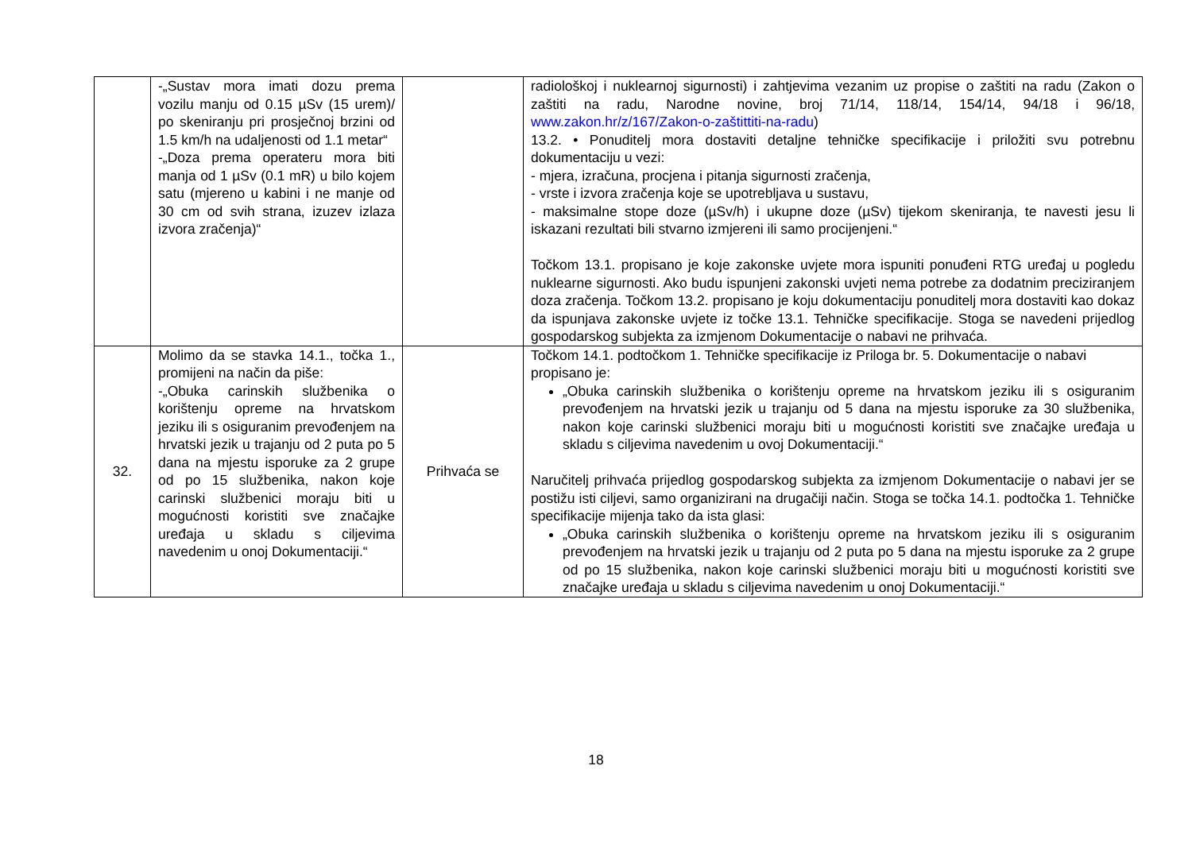| | -„Sustav mora imati dozu prema vozilu manju od 0.15 µSv (15 urem)/ po skeniranju pri prosječnoj brzini od 1.5 km/h na udaljenosti od 1.1 metar“ -„Doza prema operateru mora biti manja od 1 µSv (0.1 mR) u bilo kojem satu (mjereno u kabini i ne manje od 30 cm od svih strana, izuzev izlaza izvora zračenja)“ | | radiološkoj i nuklearnoj sigurnosti) i zahtjevima vezanim uz propise o zaštiti na radu (Zakon o zaštiti na radu, Narodne novine, broj 71/14, 118/14, 154/14, 94/18 i 96/18, www.zakon.hr/z/167/Zakon-o-zaštittiti-na-radu ) 13.2. • Ponuditelj mora dostaviti detaljne tehničke specifikacije i priložiti svu potrebnu dokumentaciju u vezi: - mjera, izračuna, procjena i pitanja sigurnosti zračenja, - vrste i izvora zračenja koje se upotrebljava u sustavu, - maksimalne stope doze (µSv/h) i ukupne doze (µSv) tijekom skeniranja, te navesti jesu li iskazani rezultati bili stvarno izmjereni ili samo procijenjeni.“ Točkom 13.1. propisano je koje zakonske uvjete mora ispuniti ponuđeni RTG uređaj u pogledu nuklearne sigurnosti. Ako budu ispunjeni zakonski uvjeti nema potrebe za dodatnim preciziranjem doza zračenja. Točkom 13.2. propisano je koju dokumentaciju ponuditelj mora dostaviti kao dokaz da ispunjava zakonske uvjete iz točke 13.1. Tehničke specifikacije. Stoga se navedeni prijedlog gospodarskog subjekta za izmjenom Dokumentacije o nabavi ne prihvaća. |
| 32. | Molimo da se stavka 14.1., točka 1., promijeni na način da piše: -„Obuka carinskih službenika o korištenju opreme na hrvatskom jeziku ili s osiguranim prevođenjem na hrvatski jezik u trajanju od 2 puta po 5 dana na mjestu isporuke za 2 grupe od po 15 službenika, nakon koje carinski službenici moraju biti u mogućnosti koristiti sve značajke uređaja u skladu s ciljevima navedenim u onoj Dokumentaciji.“ | Prihvaća se | Točkom 14.1. podtočkom 1. Tehničke specifikacije iz Priloga br. 5. Dokumentacije o nabavi propisano je: „Obuka carinskih službenika o korištenju opreme na hrvatskom jeziku ili s osiguranim prevođenjem na hrvatski jezik u trajanju od 5 dana na mjestu isporuke za 30 službenika, nakon koje carinski službenici moraju biti u mogućnosti koristiti sve značajke uređaja u skladu s ciljevima navedenim u ovoj Dokumentaciji.“ Naručitelj prihvaća prijedlog gospodarskog subjekta za izmjenom Dokumentacije o nabavi jer se postižu isti ciljevi, samo organizirani na drugačiji način. Stoga se točka 14.1. podtočka 1. Tehničke specifikacije mijenja tako da ista glasi: „Obuka carinskih službenika o korištenju opreme na hrvatskom jeziku ili s osiguranim prevođenjem na hrvatski jezik u trajanju od 2 puta po 5 dana na mjestu isporuke za 2 grupe od po 15 službenika, nakon koje carinski službenici moraju biti u mogućnosti koristiti sve značajke uređaja u skladu s ciljevima navedenim u onoj Dokumentaciji.“ |
18